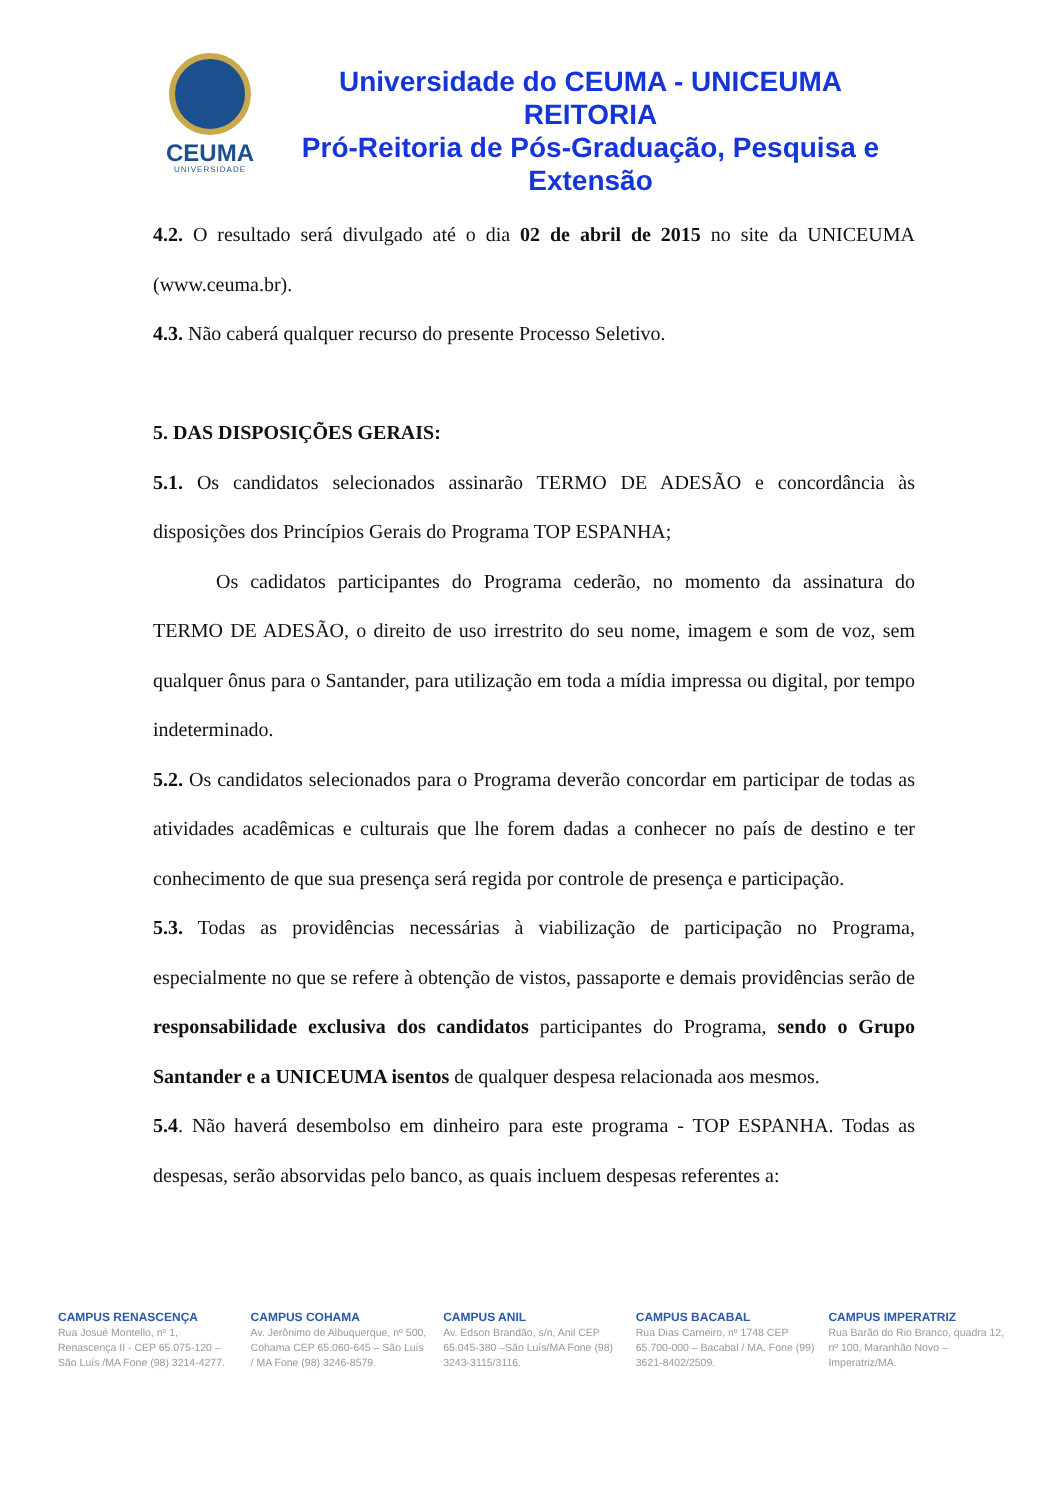CEUMA
UNIVERSIDADE
Universidade do CEUMA - UNICEUMA
REITORIA
Pró-Reitoria de Pós-Graduação, Pesquisa e Extensão
4.2. O resultado será divulgado até o dia 02 de abril de 2015 no site da UNICEUMA (www.ceuma.br).
4.3. Não caberá qualquer recurso do presente Processo Seletivo.
5. DAS DISPOSIÇÕES GERAIS:
5.1. Os candidatos selecionados assinarão TERMO DE ADESÃO e concordância às disposições dos Princípios Gerais do Programa TOP ESPANHA;
Os cadidatos participantes do Programa cederão, no momento da assinatura do TERMO DE ADESÃO, o direito de uso irrestrito do seu nome, imagem e som de voz, sem qualquer ônus para o Santander, para utilização em toda a mídia impressa ou digital, por tempo indeterminado.
5.2. Os candidatos selecionados para o Programa deverão concordar em participar de todas as atividades acadêmicas e culturais que lhe forem dadas a conhecer no país de destino e ter conhecimento de que sua presença será regida por controle de presença e participação.
5.3. Todas as providências necessárias à viabilização de participação no Programa, especialmente no que se refere à obtenção de vistos, passaporte e demais providências serão de responsabilidade exclusiva dos candidatos participantes do Programa, sendo o Grupo Santander e a UNICEUMA isentos de qualquer despesa relacionada aos mesmos.
5.4. Não haverá desembolso em dinheiro para este programa - TOP ESPANHA. Todas as despesas, serão absorvidas pelo banco, as quais incluem despesas referentes a:
CAMPUS RENASCENÇA
Rua Josué Montello, nº 1, Renascença II - CEP 65.075-120 – São Luís /MA Fone (98) 3214-4277.
CAMPUS COHAMA
Av. Jerônimo de Albuquerque, nº 500, Cohama CEP 65.060-645 – São Luís / MA Fone (98) 3246-8579.
CAMPUS ANIL
Av. Edson Brandão, s/n, Anil CEP 65.045-380 –São Luís/MA Fone (98) 3243-3115/3116.
CAMPUS BACABAL
Rua Dias Carneiro, nº 1748 CEP 65.700-000 – Bacabal / MA. Fone (99) 3621-8402/2509.
CAMPUS IMPERATRIZ
Rua Barão do Rio Branco, quadra 12, nº 100, Maranhão Novo – Imperatriz/MA.